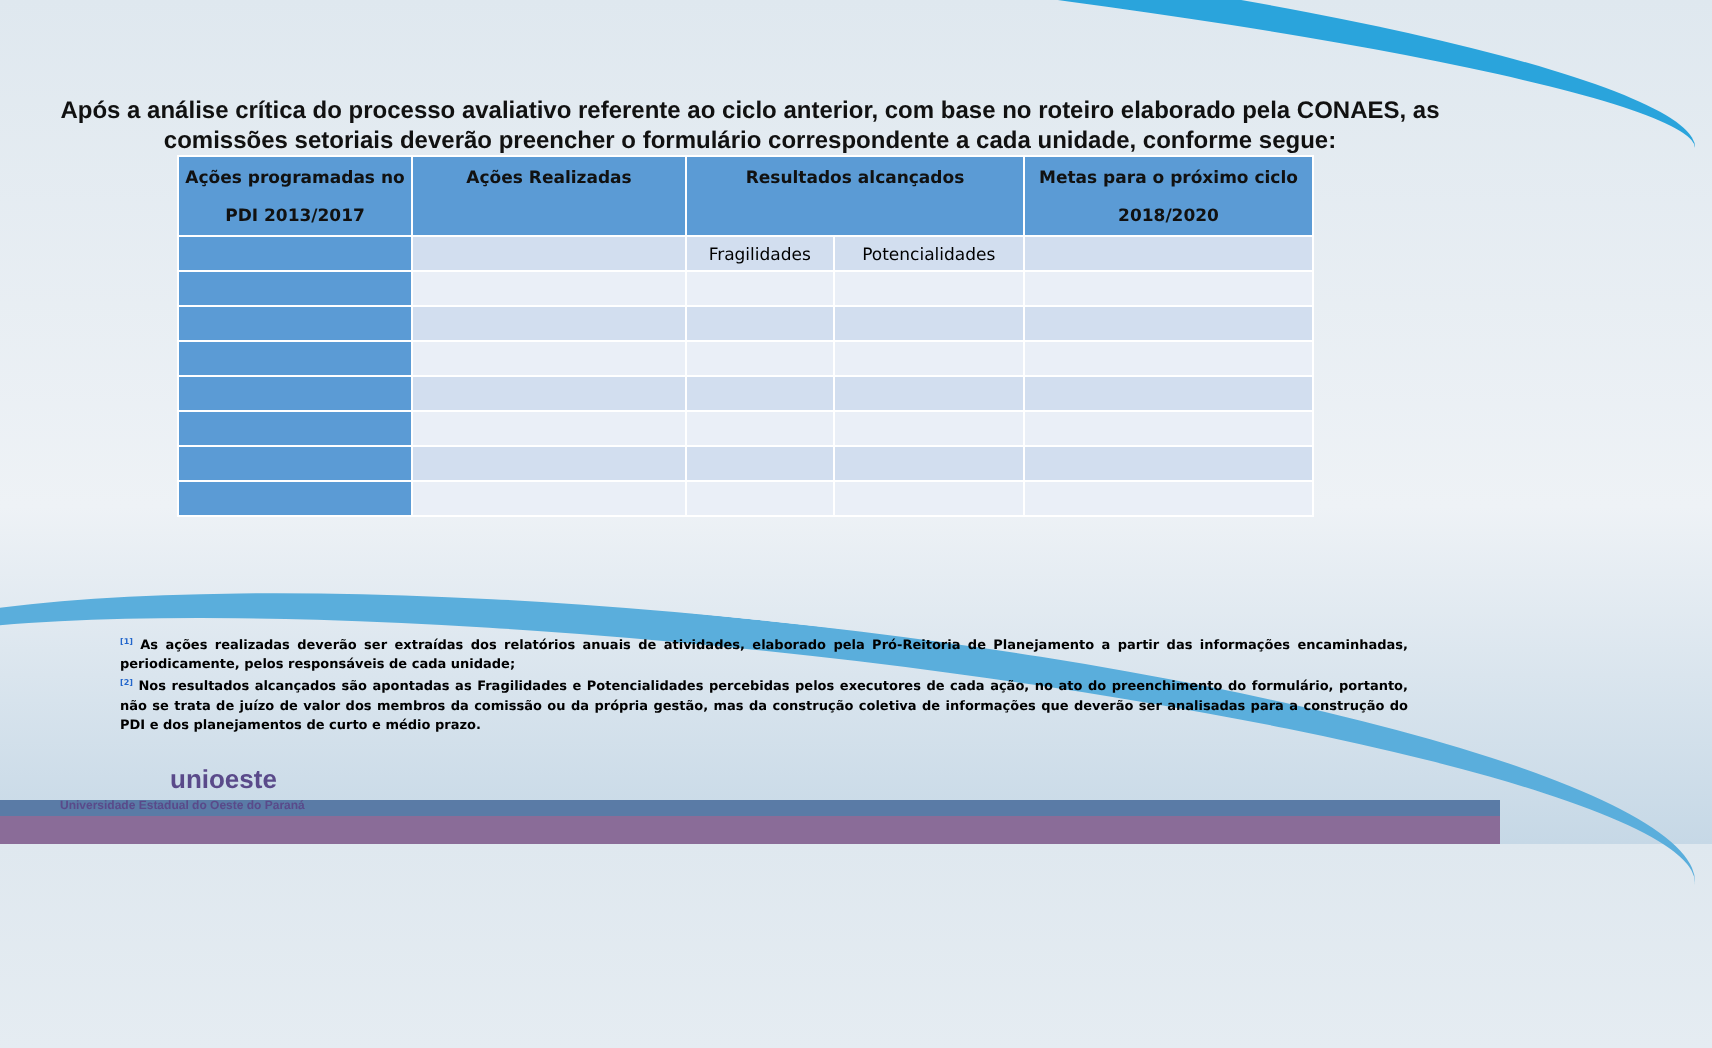Após a análise crítica do processo avaliativo referente ao ciclo anterior, com base no roteiro elaborado pela CONAES, as comissões setoriais deverão preencher o formulário correspondente a cada unidade, conforme segue:
| Ações programadas no PDI 2013/2017 | Ações Realizadas | Resultados alcançados | | Metas para o próximo ciclo 2018/2020 |
| --- | --- | --- | --- | --- |
| | | Fragilidades | Potencialidades | |
<sup>[1]</sup> As ações realizadas deverão ser extraídas dos relatórios anuais de atividades, elaborado pela Pró-Reitoria de Planejamento a partir das informações encaminhadas, periodicamente, pelos responsáveis de cada unidade;
<sup>[2]</sup> Nos resultados alcançados são apontadas as Fragilidades e Potencialidades percebidas pelos executores de cada ação, no ato do preenchimento do formulário, portanto, não se trata de juízo de valor dos membros da comissão ou da própria gestão, mas da construção coletiva de informações que deverão ser analisadas para a construção do PDI e dos planejamentos de curto e médio prazo.
unioeste
Universidade Estadual do Oeste do Paraná